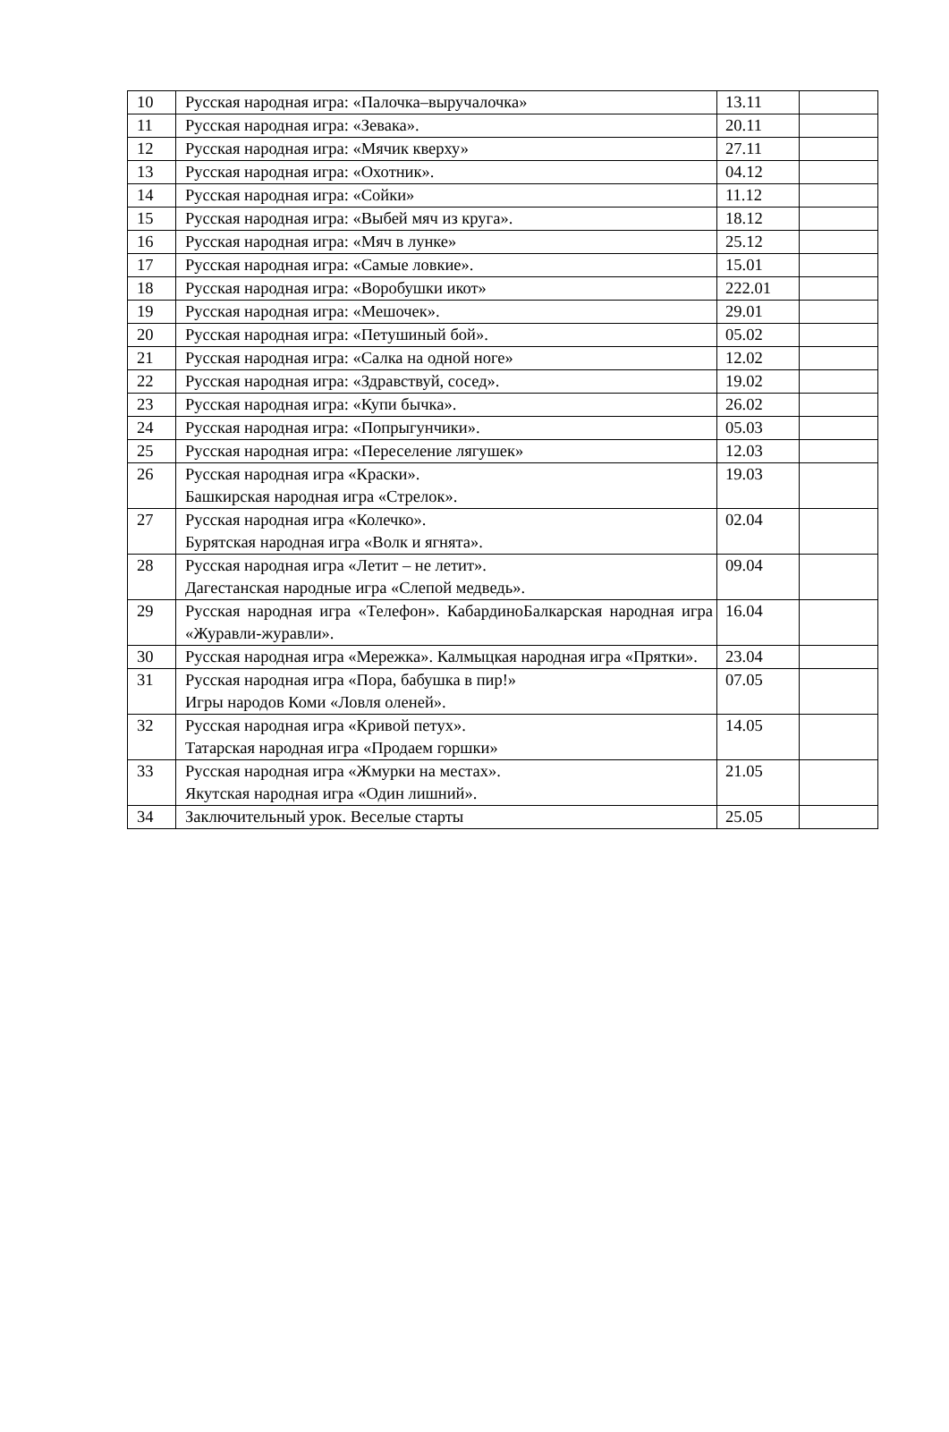| 10 | Русская народная игра: «Палочка–выручалочка» | 13.11 | |
| 11 | Русская народная игра: «Зевака». | 20.11 | |
| 12 | Русская народная игра: «Мячик кверху» | 27.11 | |
| 13 | Русская народная игра: «Охотник». | 04.12 | |
| 14 | Русская народная игра: «Сойки» | 11.12 | |
| 15 | Русская народная игра: «Выбей мяч из круга». | 18.12 | |
| 16 | Русская народная игра: «Мяч в лунке» | 25.12 | |
| 17 | Русская народная игра: «Самые ловкие». | 15.01 | |
| 18 | Русская народная игра: «Воробушки икот» | 222.01 | |
| 19 | Русская народная игра: «Мешочек». | 29.01 | |
| 20 | Русская народная игра: «Петушиный бой». | 05.02 | |
| 21 | Русская народная игра: «Салка на одной ноге» | 12.02 | |
| 22 | Русская народная игра: «Здравствуй, сосед». | 19.02 | |
| 23 | Русская народная игра: «Купи бычка». | 26.02 | |
| 24 | Русская народная игра: «Попрыгунчики». | 05.03 | |
| 25 | Русская народная игра: «Переселение лягушек» | 12.03 | |
| 26 | Русская народная игра «Краски». Башкирская народная игра «Стрелок». | 19.03 | |
| 27 | Русская народная игра «Колечко». Бурятская народная игра «Волк и ягнята». | 02.04 | |
| 28 | Русская народная игра «Летит – не летит». Дагестанская народные игра «Слепой медведь». | 09.04 | |
| 29 | Русская народная игра «Телефон». КабардиноБалкарская народная игра «Журавли-журавли». | 16.04 | |
| 30 | Русская народная игра «Мережка». Калмыцкая народная игра «Прятки». | 23.04 | |
| 31 | Русская народная игра «Пора, бабушка в пир!» Игры народов Коми «Ловля оленей». | 07.05 | |
| 32 | Русская народная игра «Кривой петух». Татарская народная игра «Продаем горшки» | 14.05 | |
| 33 | Русская народная игра «Жмурки на местах». Якутская народная игра «Один лишний». | 21.05 | |
| 34 | Заключительный урок. Веселые старты | 25.05 | |